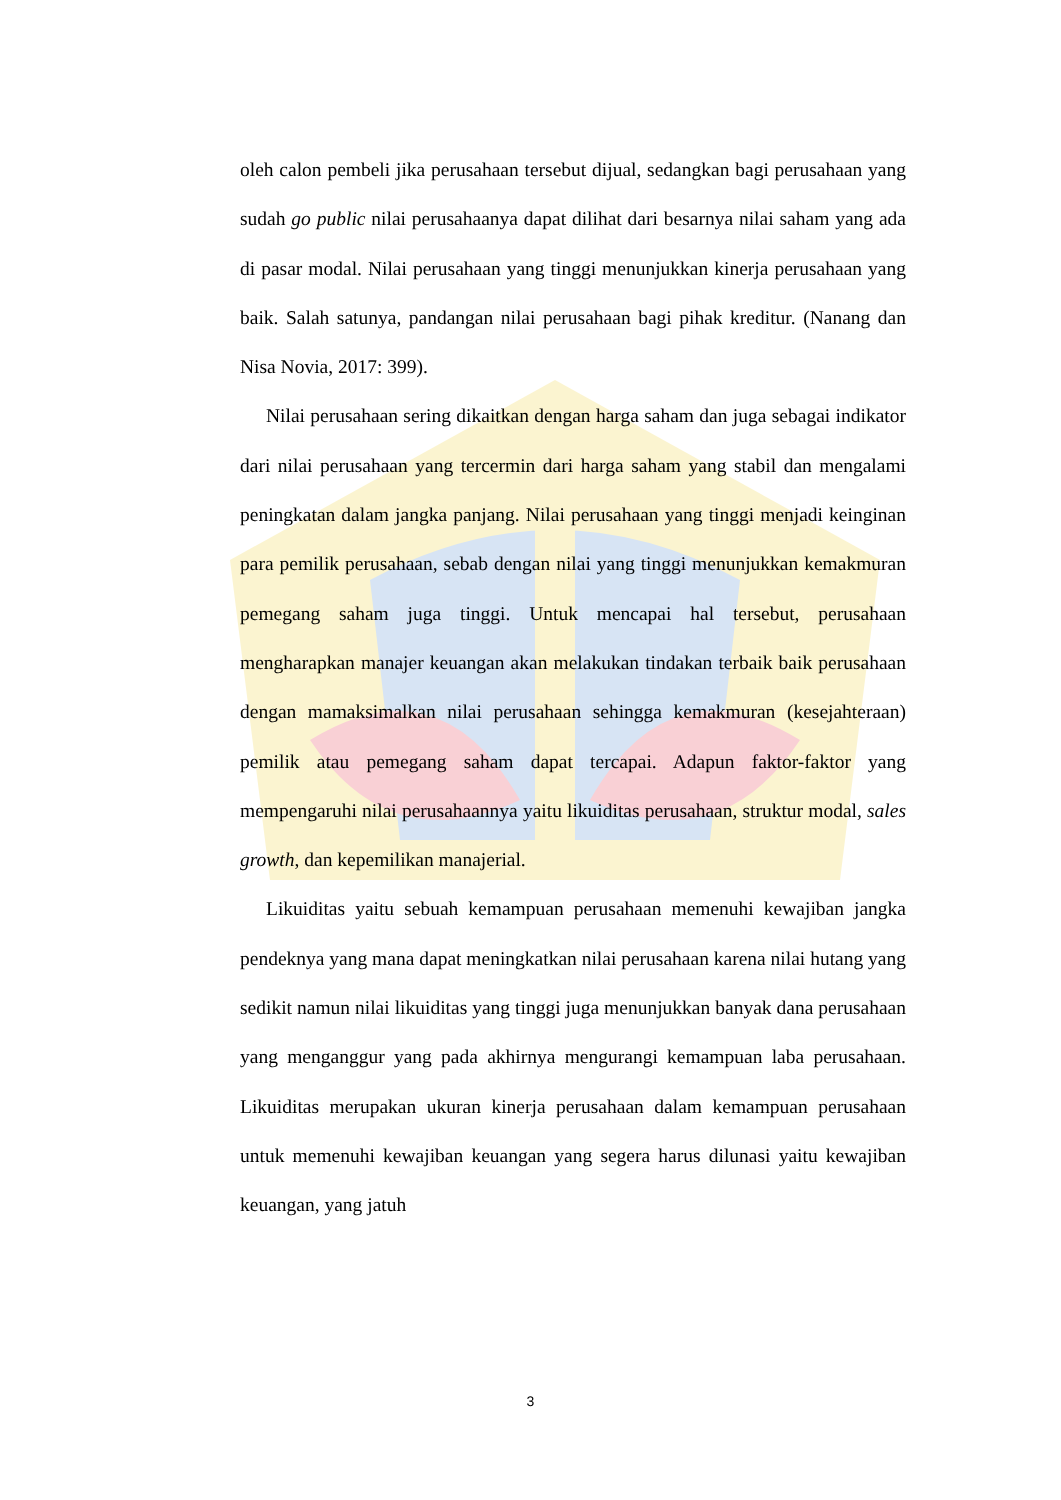oleh calon pembeli jika perusahaan tersebut dijual, sedangkan bagi perusahaan yang sudah go public nilai perusahaanya dapat dilihat dari besarnya nilai saham yang ada di pasar modal. Nilai perusahaan yang tinggi menunjukkan kinerja perusahaan yang baik. Salah satunya, pandangan nilai perusahaan bagi pihak kreditur. (Nanang dan Nisa Novia, 2017: 399).
Nilai perusahaan sering dikaitkan dengan harga saham dan juga sebagai indikator dari nilai perusahaan yang tercermin dari harga saham yang stabil dan mengalami peningkatan dalam jangka panjang. Nilai perusahaan yang tinggi menjadi keinginan para pemilik perusahaan, sebab dengan nilai yang tinggi menunjukkan kemakmuran pemegang saham juga tinggi. Untuk mencapai hal tersebut, perusahaan mengharapkan manajer keuangan akan melakukan tindakan terbaik baik perusahaan dengan mamaksimalkan nilai perusahaan sehingga kemakmuran (kesejahteraan) pemilik atau pemegang saham dapat tercapai. Adapun faktor-faktor yang mempengaruhi nilai perusahaannya yaitu likuiditas perusahaan, struktur modal, sales growth, dan kepemilikan manajerial.
Likuiditas yaitu sebuah kemampuan perusahaan memenuhi kewajiban jangka pendeknya yang mana dapat meningkatkan nilai perusahaan karena nilai hutang yang sedikit namun nilai likuiditas yang tinggi juga menunjukkan banyak dana perusahaan yang menganggur yang pada akhirnya mengurangi kemampuan laba perusahaan. Likuiditas merupakan ukuran kinerja perusahaan dalam kemampuan perusahaan untuk memenuhi kewajiban keuangan yang segera harus dilunasi yaitu kewajiban keuangan, yang jatuh
3